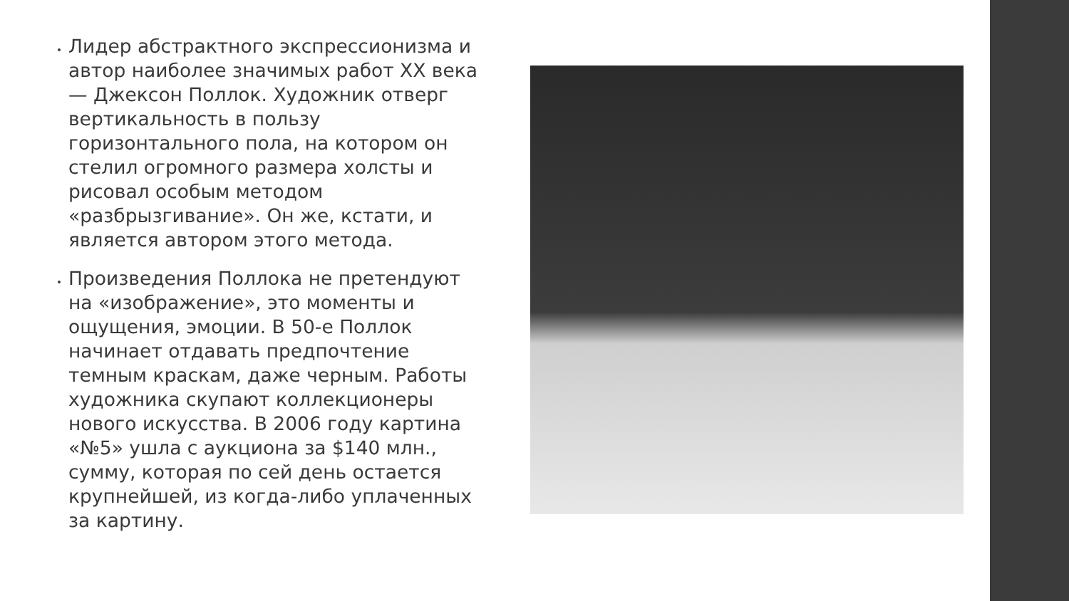Лидер абстрактного экспрессионизма и автор наиболее значимых работ XX века — Джексон Поллок. Художник отверг вертикальность в пользу горизонтального пола, на котором он стелил огромного размера холсты и рисовал особым методом «разбрызгивание». Он же, кстати, и является автором этого метода.
Произведения Поллока не претендуют на «изображение», это моменты и ощущения, эмоции. В 50-е Поллок начинает отдавать предпочтение темным краскам, даже черным. Работы художника скупают коллекционеры нового искусства. В 2006 году картина «№5» ушла с аукциона за $140 млн., сумму, которая по сей день остается крупнейшей, из когда-либо уплаченных за картину.